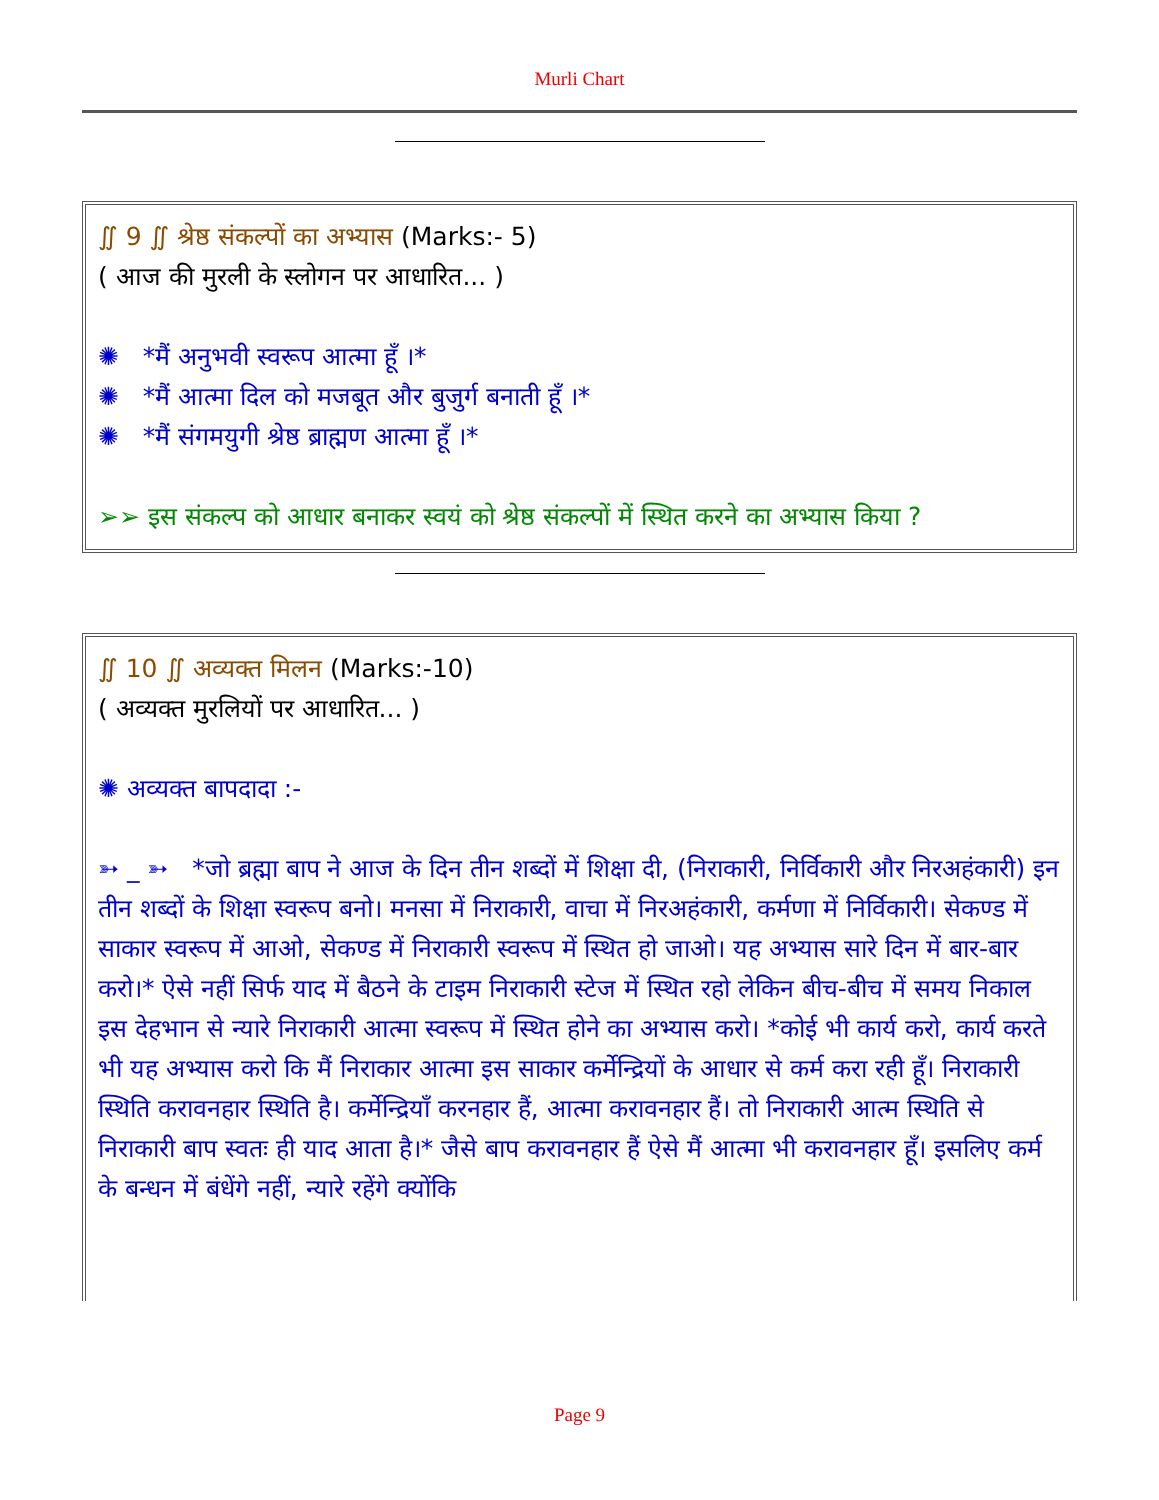Murli Chart
∬ 9 ∬ श्रेष्ठ संकल्पों का अभ्यास (Marks:- 5)
( आज की मुरली के स्लोगन पर आधारित... )
✺ *मैं अनुभवी स्वरूप आत्मा हूँ ।*
✺ *मैं आत्मा दिल को मजबूत और बुजुर्ग बनाती हूँ ।*
✺ *मैं संगमयुगी श्रेष्ठ ब्राह्मण आत्मा हूँ ।*
➢➢ इस संकल्प को आधार बनाकर स्वयं को श्रेष्ठ संकल्पों में स्थित करने का अभ्यास किया ?
∬ 10 ∬ अव्यक्त मिलन (Marks:-10)
( अव्यक्त मुरलियों पर आधारित... )
✺ अव्यक्त बापदादा :-
➳ _ ➳ *जो ब्रह्मा बाप ने आज के दिन तीन शब्दों में शिक्षा दी, (निराकारी, निर्विकारी और निरअहंकारी) इन तीन शब्दों के शिक्षा स्वरूप बनो। मनसा में निराकारी, वाचा में निरअहंकारी, कर्मणा में निर्विकारी। सेकण्ड में साकार स्वरूप में आओ, सेकण्ड में निराकारी स्वरूप में स्थित हो जाओ। यह अभ्यास सारे दिन में बार-बार करो।* ऐसे नहीं सिर्फ याद में बैठने के टाइम निराकारी स्टेज में स्थित रहो लेकिन बीच-बीच में समय निकाल इस देहभान से न्यारे निराकारी आत्मा स्वरूप में स्थित होने का अभ्यास करो। *कोई भी कार्य करो, कार्य करते भी यह अभ्यास करो कि मैं निराकार आत्मा इस साकार कर्मेन्द्रियों के आधार से कर्म करा रही हूँ। निराकारी स्थिति करावनहार स्थिति है। कर्मेन्द्रियाँ करनहार हैं, आत्मा करावनहार हैं। तो निराकारी आत्म स्थिति से निराकारी बाप स्वतः ही याद आता है।* जैसे बाप करावनहार हैं ऐसे मैं आत्मा भी करावनहार हूँ। इसलिए कर्म के बन्धन में बंधेंगे नहीं, न्यारे रहेंगे क्योंकि
Page 9